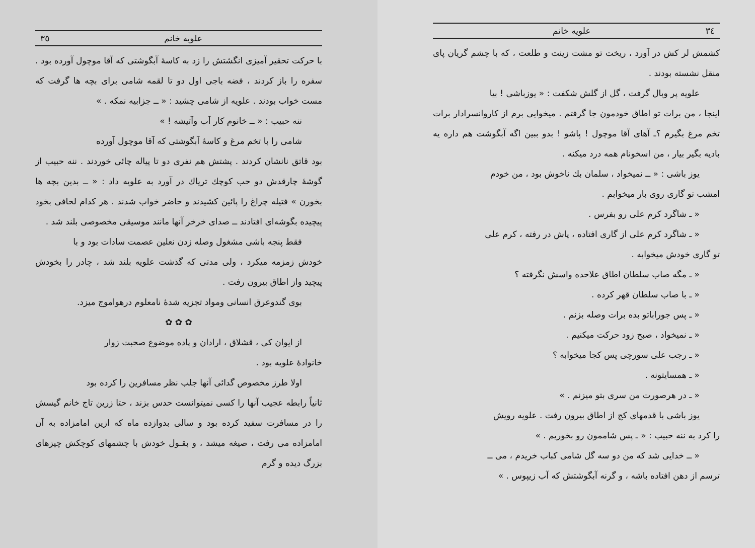۳٤ علويه خانم
كشمش لر كش در آورد ، ريخت تو مشت زينت و طلعت ، كه با چشم گريان پاى منقل نشسته بودند .
علويه پر وبال گرفت ، گل از گلش شكفت : « يوزباشى ! بيا
اينجا ، من برات تو اطاق خودمون جا گرفتم . ميخوايى برم از كاروانسرادار برات تخم مرغ بگيرم ؟ـ آهاى آقا موچول ! پاشو ! بدو ببين اگه آبگوشت هم داره يه باديه بگير بيار ، من اسخونام همه درد ميكنه .
يوز باشى : « ــ نميخواد ، سلمان بك ناخوش بود ، من خودم
امشب تو گارى روى بار ميخوابم .
« ـ شاگرد كرم على رو بفرس .
« ـ شاگرد كرم على از گارى افتاده ، پاش در رفته ، كرم على
تو گارى خودش ميخوابه .
« ـ مگه صاب سلطان اطاق علاحده واسش نگرفته ؟
« ـ با صاب سلطان قهر كرده .
« ـ پس جوراباتو بده برات وصله بزنم .
« ـ نميخواد ، صبح زود حركت ميكنيم .
« ـ رجب على سورچى پس كجا ميخوابه ؟
« ـ همسايتونه .
« ـ در هرصورت من سرى بتو ميزنم . »
يوز باشى با قدمهاى كج از اطاق بيرون رفت . علويه رويش
را كرد به ننه حبيب : « ـ پس شاممون رو بخوريم . »
« ــ خدايى شد كه من دو سه گل شامى كباب خريدم ، مى ــ
ترسم از دهن افتاده باشه ، و گرنه آبگوشتش كه آب زيپوس . »
علويه خانم ۳٥
با حركت تحقير آميزى انگشتش را زد به كاسهٔ آبگوشتى كه آقا موچول آورده بود . سفره را باز كردند ، فضه باجى اول دو تا لقمه شامى براى بچه ها گرفت كه مست خواب بودند . علويه از شامى چشيد : « ــ جزابيه نمكه . »
ننه حبيب : « ــ خانوم كار آب وآتيشه ! »
شامى را با تخم مرغ و كاسهٔ آبگوشتى كه آقا موچول آورده
بود قاتق نانشان كردند . پشتش هم نفرى دو تا پياله چائى خوردند . ننه حبيب از گوشهٔ چارقدش دو حب كوچك ترياك در آورد به علويه داد : « ــ بدين بچه ها بخورن » فتيله چراغ را پائين كشيدند و حاضر خواب شدند . هر كدام لحافى بخود پيچيده بگوشه‌اى افتادند ــ صداى خرخر آنها مانند موسيقى مخصوصى بلند شد .
فقط پنجه باشى مشغول وصله زدن نعلين عصمت سادات بود و با
خودش زمزمه ميكرد ، ولى مدتى كه گذشت علويه بلند شد ، چادر را بخودش پيچيد واز اطاق بيرون رفت .
بوى گندوعرق انسانى ومواد تجزيه شدهٔ نامعلوم درهواموج ميزد.
✿ ✿ ✿
از ايوان كى ، قشلاق ، ارادان و پاده موضوع صحبت زوار
خانوادهٔ علويه بود .
اولا طرز مخصوص گدائى آنها جلب نظر مسافرين را كرده بود
ثانياً رابطه عجيب آنها را كسى نميتوانست حدس بزند ، حتا زرين تاج خانم گيسش را در مسافرت سفيد كرده بود و سالى بدوازده ماه كه ازين امامزاده به آن امامزاده مى رفت ، صيغه ميشد ، و بقـول خودش با چشمهاى كوچكش چيزهاى بزرگ ديده و گرم